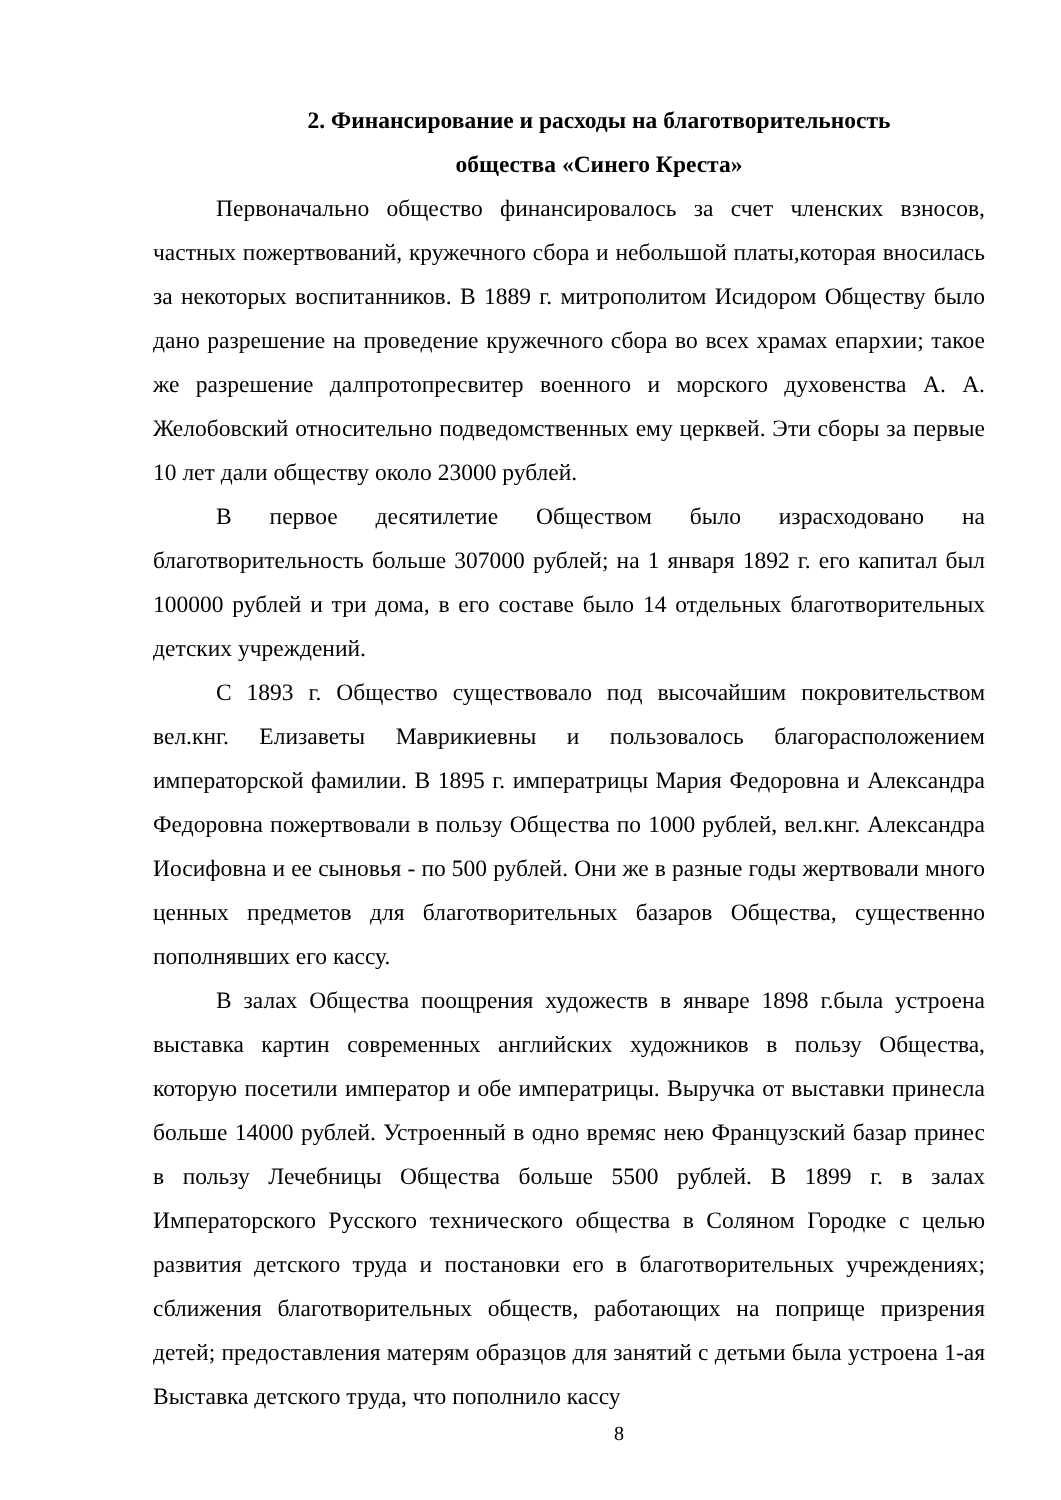2. Финансирование и расходы на благотворительность
общества «Синего Креста»
Первоначально общество финансировалось за счет членских взносов, частных пожертвований, кружечного сбора и небольшой платы,которая вносилась за некоторых воспитанников. В 1889 г. митрополитом Исидором Обществу было дано разрешение на проведение кружечного сбора во всех храмах епархии; такое же разрешение далпротопресвитер военного и морского духовенства А. А. Желобовский относительно подведомственных ему церквей. Эти сборы за первые 10 лет дали обществу около 23000 рублей.
В первое десятилетие Обществом было израсходовано на благотворительность больше 307000 рублей; на 1 января 1892 г. его капитал был 100000 рублей и три дома, в его составе было 14 отдельных благотворительных детских учреждений.
С 1893 г. Общество существовало под высочайшим покровительством вел.кнг. Елизаветы Маврикиевны и пользовалось благорасположением императорской фамилии. В 1895 г. императрицы Мария Федоровна и Александра Федоровна пожертвовали в пользу Общества по 1000 рублей, вел.кнг. Александра Иосифовна и ее сыновья - по 500 рублей. Они же в разные годы жертвовали много ценных предметов для благотворительных базаров Общества, существенно пополнявших его кассу.
В залах Общества поощрения художеств в январе 1898 г.была устроена выставка картин современных английских художников в пользу Общества, которую посетили император и обе императрицы. Выручка от выставки принесла больше 14000 рублей. Устроенный в одно времяс нею Французский базар принес в пользу Лечебницы Общества больше 5500 рублей. В 1899 г. в залах Императорского Русского технического общества в Соляном Городке с целью развития детского труда и постановки его в благотворительных учреждениях; сближения благотворительных обществ, работающих на поприще призрения детей; предоставления матерям образцов для занятий с детьми была устроена 1-ая Выставка детского труда, что пополнило кассу
8